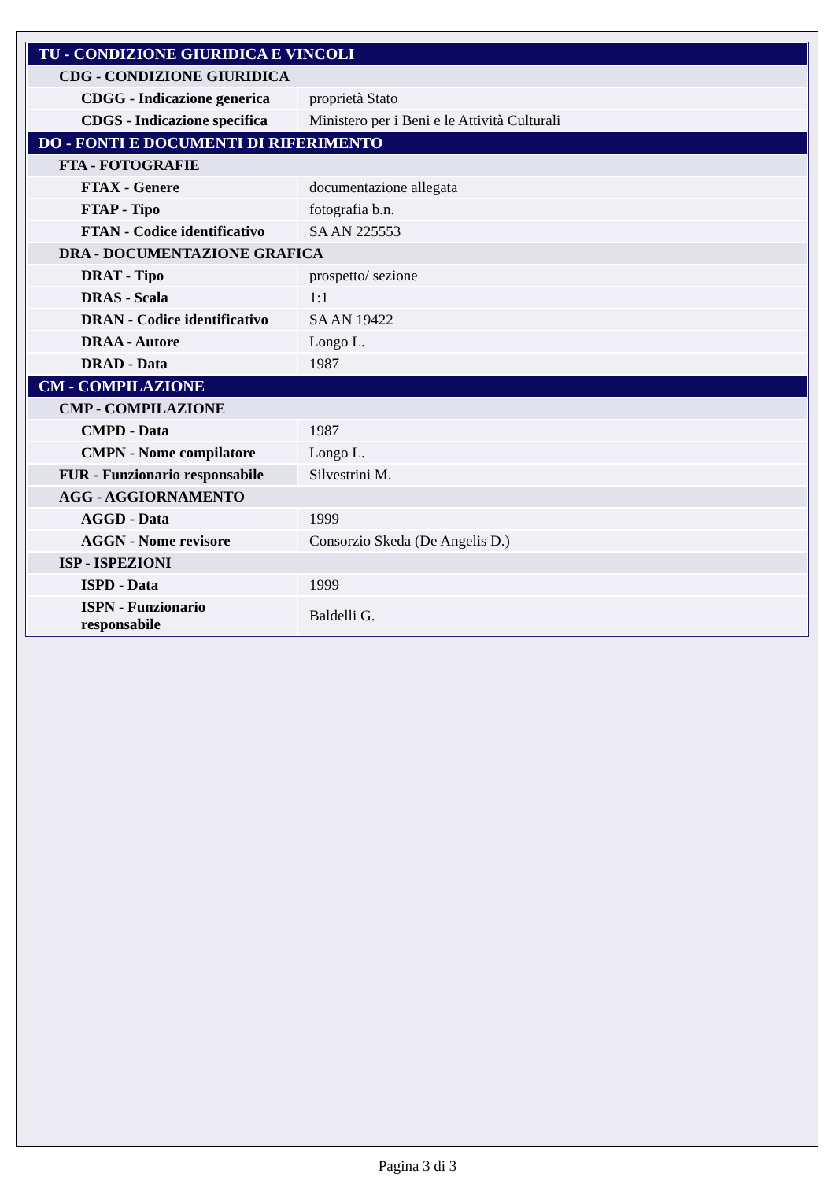| TU - CONDIZIONE GIURIDICA E VINCOLI | |
| CDG - CONDIZIONE GIURIDICA | |
| CDGG - Indicazione generica | proprietà Stato |
| CDGS - Indicazione specifica | Ministero per i Beni e le Attività Culturali |
| DO - FONTI E DOCUMENTI DI RIFERIMENTO | |
| FTA - FOTOGRAFIE | |
| FTAX - Genere | documentazione allegata |
| FTAP - Tipo | fotografia b.n. |
| FTAN - Codice identificativo | SA AN 225553 |
| DRA - DOCUMENTAZIONE GRAFICA | |
| DRAT - Tipo | prospetto/ sezione |
| DRAS - Scala | 1:1 |
| DRAN - Codice identificativo | SA AN 19422 |
| DRAA - Autore | Longo L. |
| DRAD - Data | 1987 |
| CM - COMPILAZIONE | |
| CMP - COMPILAZIONE | |
| CMPD - Data | 1987 |
| CMPN - Nome compilatore | Longo L. |
| FUR - Funzionario responsabile | Silvestrini M. |
| AGG - AGGIORNAMENTO | |
| AGGD - Data | 1999 |
| AGGN - Nome revisore | Consorzio Skeda (De Angelis D.) |
| ISP - ISPEZIONI | |
| ISPD - Data | 1999 |
| ISPN - Funzionario responsabile | Baldelli G. |
Pagina 3 di 3